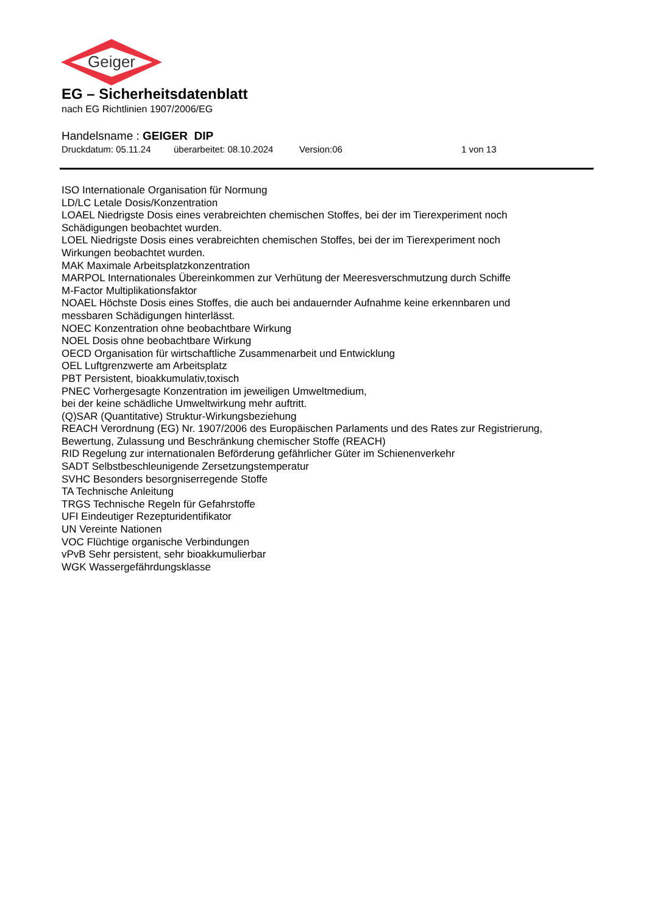Geiger
EG – Sicherheitsdatenblatt
nach EG Richtlinien 1907/2006/EG
Handelsname : GEIGER DIP
Druckdatum: 05.11.24 überarbeitet: 08.10.2024 Version:06 1 von 13
ISO Internationale Organisation für Normung
LD/LC Letale Dosis/Konzentration
LOAEL Niedrigste Dosis eines verabreichten chemischen Stoffes, bei der im Tierexperiment noch
Schädigungen beobachtet wurden.
LOEL Niedrigste Dosis eines verabreichten chemischen Stoffes, bei der im Tierexperiment noch
Wirkungen beobachtet wurden.
MAK Maximale Arbeitsplatzkonzentration
MARPOL Internationales Übereinkommen zur Verhütung der Meeresverschmutzung durch Schiffe
M-Factor Multiplikationsfaktor
NOAEL Höchste Dosis eines Stoffes, die auch bei andauernder Aufnahme keine erkennbaren und
messbaren Schädigungen hinterlässt.
NOEC Konzentration ohne beobachtbare Wirkung
NOEL Dosis ohne beobachtbare Wirkung
OECD Organisation für wirtschaftliche Zusammenarbeit und Entwicklung
OEL Luftgrenzwerte am Arbeitsplatz
PBT Persistent, bioakkumulativ,toxisch
PNEC Vorhergesagte Konzentration im jeweiligen Umweltmedium,
bei der keine schädliche Umweltwirkung mehr auftritt.
(Q)SAR (Quantitative) Struktur-Wirkungsbeziehung
REACH Verordnung (EG) Nr. 1907/2006 des Europäischen Parlaments und des Rates zur Registrierung,
Bewertung, Zulassung und Beschränkung chemischer Stoffe (REACH)
RID Regelung zur internationalen Beförderung gefährlicher Güter im Schienenverkehr
SADT Selbstbeschleunigende Zersetzungstemperatur
SVHC Besonders besorgniserregende Stoffe
TA Technische Anleitung
TRGS Technische Regeln für Gefahrstoffe
UFI Eindeutiger Rezepturidentifikator
UN Vereinte Nationen
VOC Flüchtige organische Verbindungen
vPvB Sehr persistent, sehr bioakkumulierbar
WGK Wassergefährdungsklasse